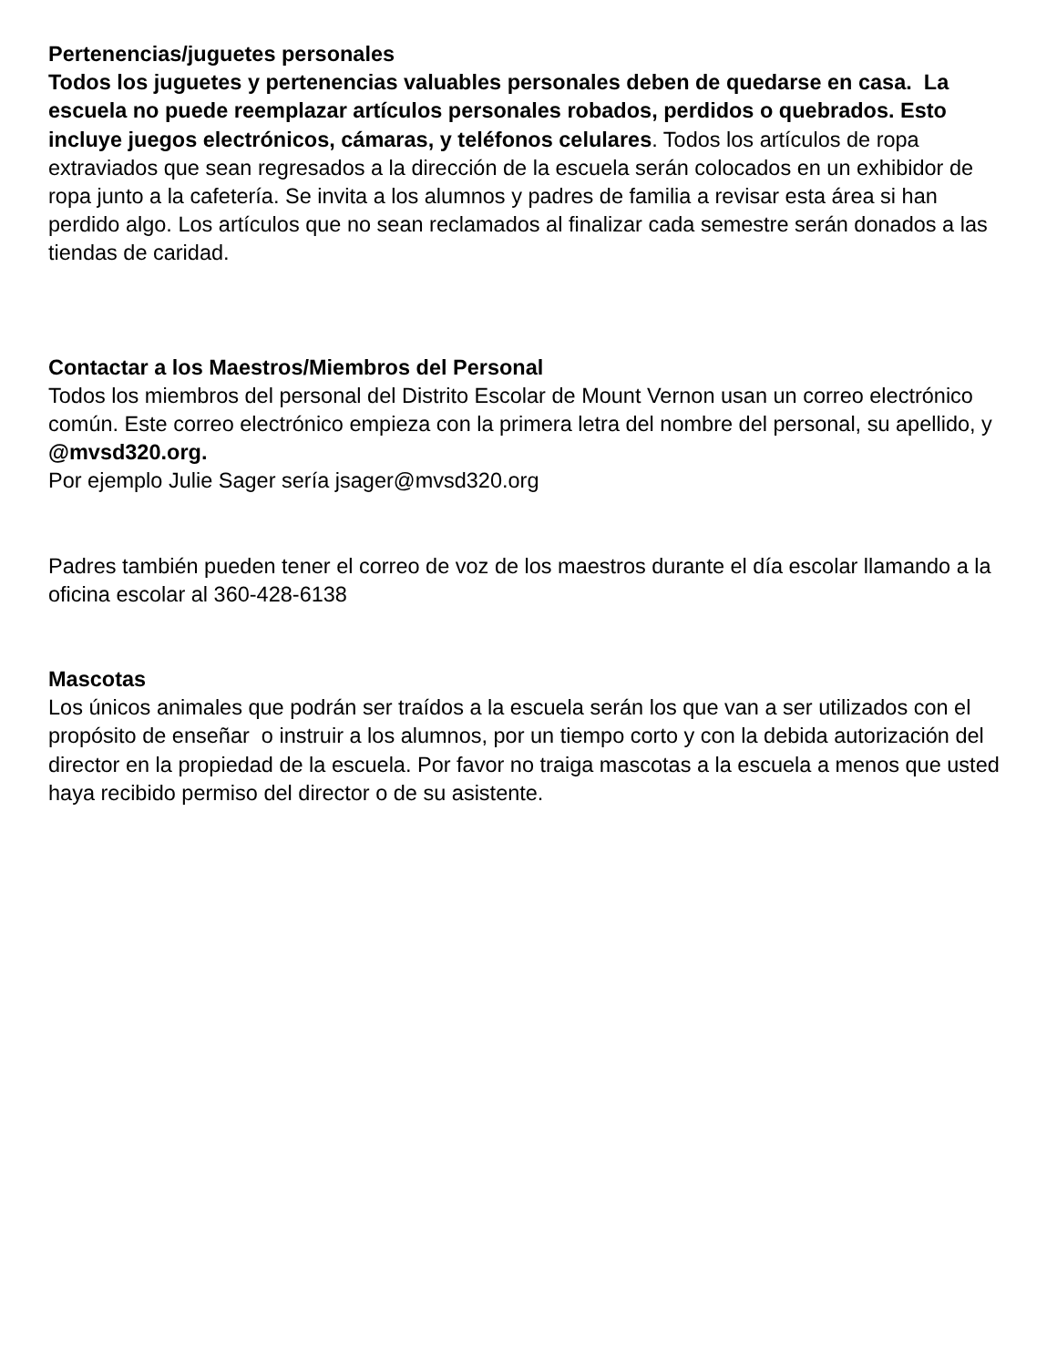Pertenencias/juguetes personales
Todos los juguetes y pertenencias valuables personales deben de quedarse en casa. La escuela no puede reemplazar artículos personales robados, perdidos o quebrados. Esto incluye juegos electrónicos, cámaras, y teléfonos celulares. Todos los artículos de ropa extraviados que sean regresados a la dirección de la escuela serán colocados en un exhibidor de ropa junto a la cafetería. Se invita a los alumnos y padres de familia a revisar esta área si han perdido algo. Los artículos que no sean reclamados al finalizar cada semestre serán donados a las tiendas de caridad.
Contactar a los Maestros/Miembros del Personal
Todos los miembros del personal del Distrito Escolar de Mount Vernon usan un correo electrónico común. Este correo electrónico empieza con la primera letra del nombre del personal, su apellido, y @mvsd320.org.
Por ejemplo Julie Sager sería jsager@mvsd320.org
Padres también pueden tener el correo de voz de los maestros durante el día escolar llamando a la oficina escolar al 360-428-6138
Mascotas
Los únicos animales que podrán ser traídos a la escuela serán los que van a ser utilizados con el propósito de enseñar o instruir a los alumnos, por un tiempo corto y con la debida autorización del director en la propiedad de la escuela. Por favor no traiga mascotas a la escuela a menos que usted haya recibido permiso del director o de su asistente.